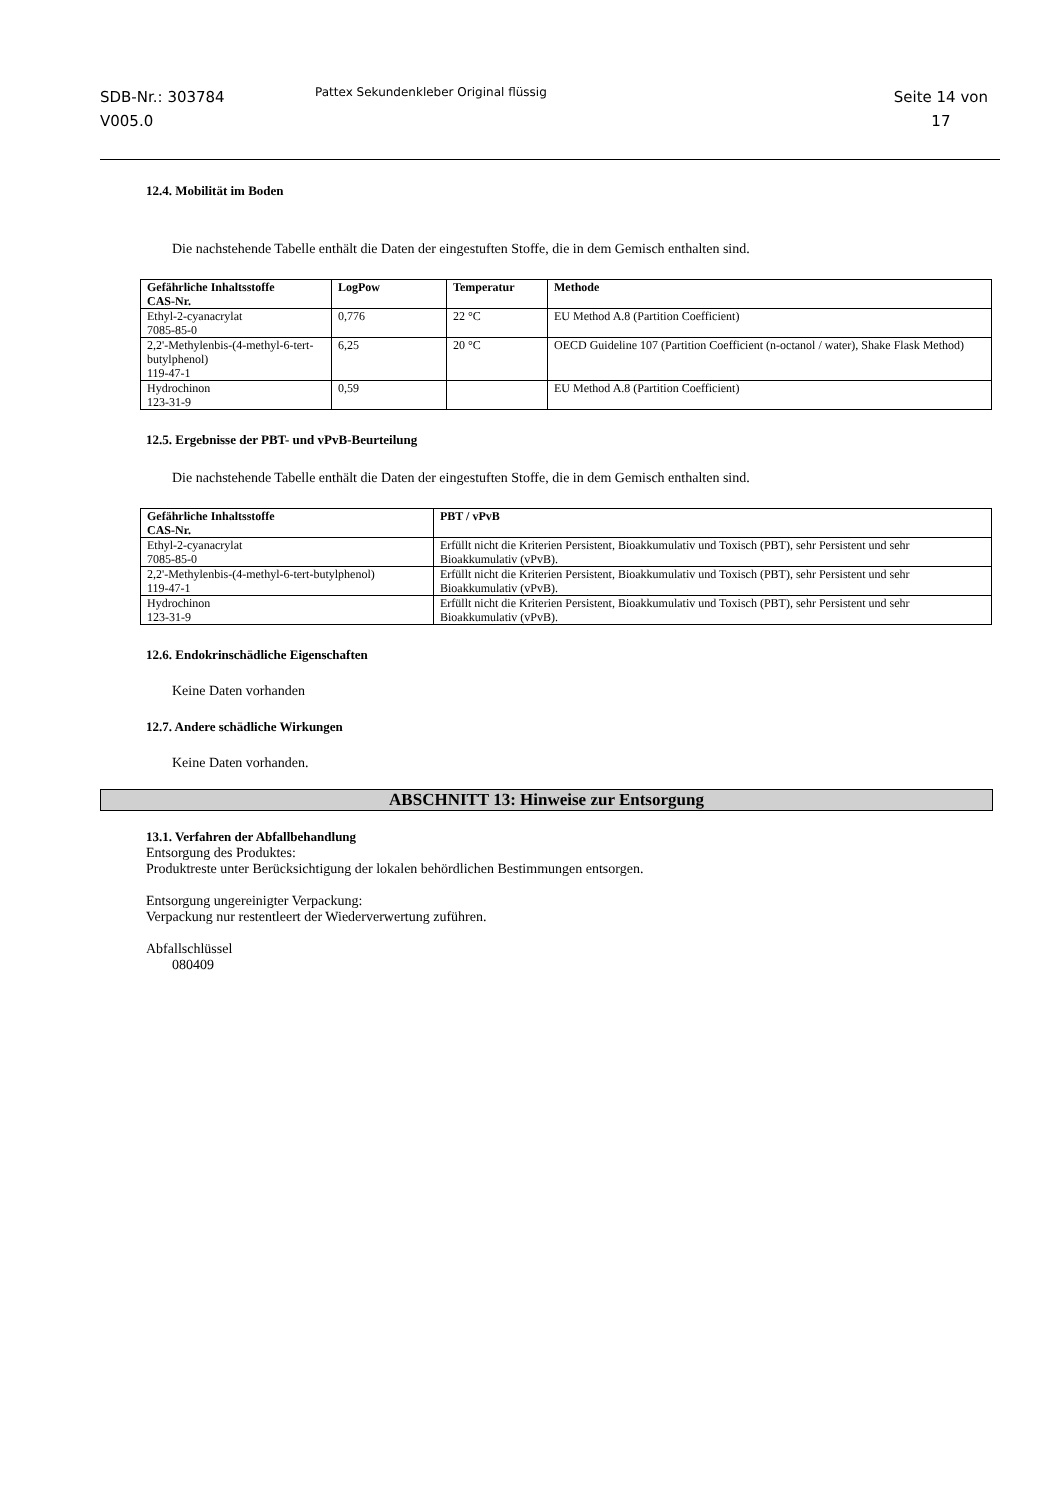SDB-Nr.: 303784
V005.0
Pattex Sekundenkleber Original flüssig
Seite 14 von
17
12.4. Mobilität im Boden
Die nachstehende Tabelle enthält die Daten der eingestuften Stoffe, die in dem Gemisch enthalten sind.
| Gefährliche Inhaltsstoffe CAS-Nr. | LogPow | Temperatur | Methode |
| --- | --- | --- | --- |
| Ethyl-2-cyanacrylat 7085-85-0 | 0,776 | 22 °C | EU Method A.8 (Partition Coefficient) |
| 2,2'-Methylenbis-(4-methyl-6-tert-butylphenol) 119-47-1 | 6,25 | 20 °C | OECD Guideline 107 (Partition Coefficient (n-octanol / water), Shake Flask Method) |
| Hydrochinon 123-31-9 | 0,59 | | EU Method A.8 (Partition Coefficient) |
12.5. Ergebnisse der PBT- und vPvB-Beurteilung
Die nachstehende Tabelle enthält die Daten der eingestuften Stoffe, die in dem Gemisch enthalten sind.
| Gefährliche Inhaltsstoffe CAS-Nr. | PBT / vPvB |
| --- | --- |
| Ethyl-2-cyanacrylat 7085-85-0 | Erfüllt nicht die Kriterien Persistent, Bioakkumulativ und Toxisch (PBT), sehr Persistent und sehr Bioakkumulativ (vPvB). |
| 2,2'-Methylenbis-(4-methyl-6-tert-butylphenol) 119-47-1 | Erfüllt nicht die Kriterien Persistent, Bioakkumulativ und Toxisch (PBT), sehr Persistent und sehr Bioakkumulativ (vPvB). |
| Hydrochinon 123-31-9 | Erfüllt nicht die Kriterien Persistent, Bioakkumulativ und Toxisch (PBT), sehr Persistent und sehr Bioakkumulativ (vPvB). |
12.6. Endokrinschädliche Eigenschaften
Keine Daten vorhanden
12.7. Andere schädliche Wirkungen
Keine Daten vorhanden.
ABSCHNITT 13: Hinweise zur Entsorgung
13.1. Verfahren der Abfallbehandlung
Entsorgung des Produktes:
Produktreste unter Berücksichtigung der lokalen behördlichen Bestimmungen entsorgen.
Entsorgung ungereinigter Verpackung:
Verpackung nur restentleert der Wiederverwertung zuführen.
Abfallschlüssel
080409